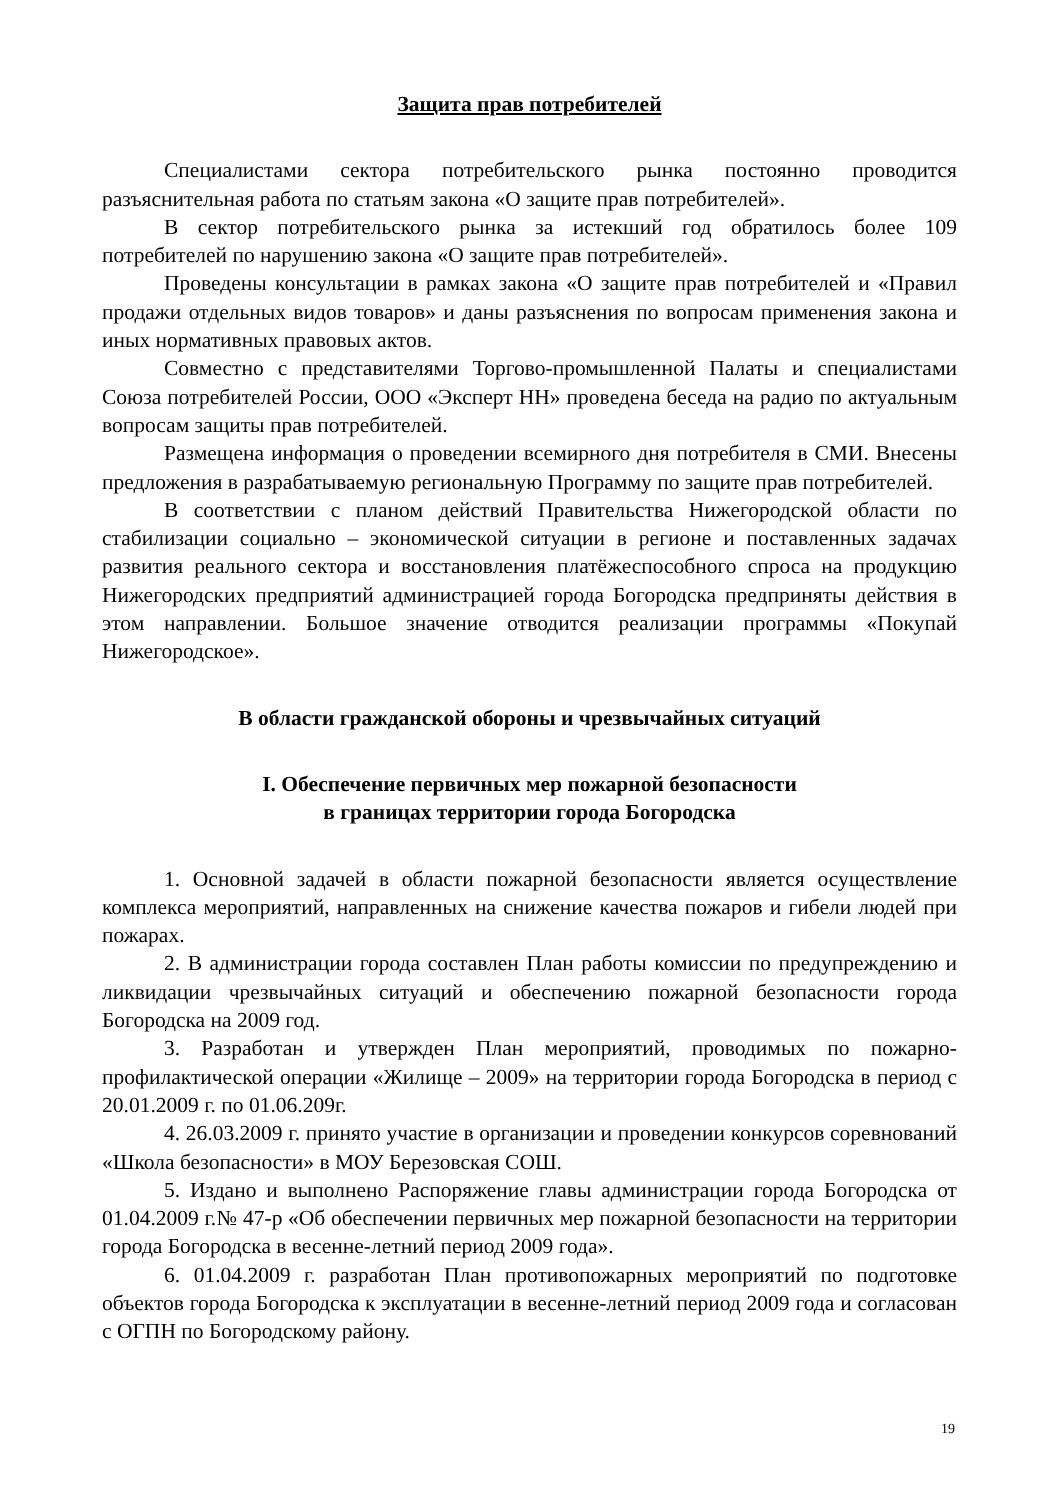Защита прав потребителей
Специалистами сектора потребительского рынка постоянно проводится разъяснительная работа по статьям закона «О защите прав потребителей».
В сектор потребительского рынка за истекший год обратилось более 109 потребителей по нарушению закона «О защите прав потребителей».
Проведены консультации в рамках закона «О защите прав потребителей и «Правил продажи отдельных видов товаров» и даны разъяснения по вопросам применения закона и иных нормативных правовых актов.
Совместно с представителями Торгово-промышленной Палаты и специалистами Союза потребителей России, ООО «Эксперт НН» проведена беседа на радио по актуальным вопросам защиты прав потребителей.
Размещена информация о проведении всемирного дня потребителя в СМИ. Внесены предложения в разрабатываемую региональную Программу по защите прав потребителей.
В соответствии с планом действий Правительства Нижегородской области по стабилизации социально – экономической ситуации в регионе и поставленных задачах развития реального сектора и восстановления платёжеспособного спроса на продукцию Нижегородских предприятий администрацией города Богородска предприняты действия в этом направлении. Большое значение отводится реализации программы «Покупай Нижегородское».
В области гражданской обороны и чрезвычайных ситуаций
I. Обеспечение первичных мер пожарной безопасности
в границах территории города Богородска
1. Основной задачей в области пожарной безопасности является осуществление комплекса мероприятий, направленных на снижение качества пожаров и гибели людей при пожарах.
2. В администрации города составлен План работы комиссии по предупреждению и ликвидации чрезвычайных ситуаций и обеспечению пожарной безопасности города Богородска на 2009 год.
3. Разработан и утвержден План мероприятий, проводимых по пожарно-профилактической операции «Жилище – 2009» на территории города Богородска в период с 20.01.2009 г. по 01.06.209г.
4. 26.03.2009 г. принято участие в организации и проведении конкурсов соревнований «Школа безопасности» в МОУ Березовская СОШ.
5. Издано и выполнено Распоряжение главы администрации города Богородска от 01.04.2009 г.№ 47-р «Об обеспечении первичных мер пожарной безопасности на территории города Богородска в весенне-летний период 2009 года».
6. 01.04.2009 г. разработан План противопожарных мероприятий по подготовке объектов города Богородска к эксплуатации в весенне-летний период 2009 года и согласован с ОГПН по Богородскому району.
19